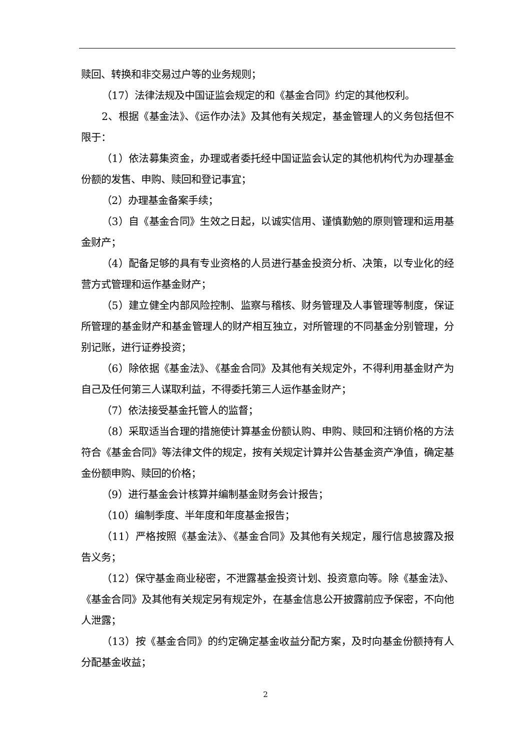赎回、转换和非交易过户等的业务规则；
（17）法律法规及中国证监会规定的和《基金合同》约定的其他权利。
2、根据《基金法》、《运作办法》及其他有关规定，基金管理人的义务包括但不限于：
（1）依法募集资金，办理或者委托经中国证监会认定的其他机构代为办理基金份额的发售、申购、赎回和登记事宜；
（2）办理基金备案手续；
（3）自《基金合同》生效之日起，以诚实信用、谨慎勤勉的原则管理和运用基金财产；
（4）配备足够的具有专业资格的人员进行基金投资分析、决策，以专业化的经营方式管理和运作基金财产；
（5）建立健全内部风险控制、监察与稽核、财务管理及人事管理等制度，保证所管理的基金财产和基金管理人的财产相互独立，对所管理的不同基金分别管理，分别记账，进行证券投资；
（6）除依据《基金法》、《基金合同》及其他有关规定外，不得利用基金财产为自己及任何第三人谋取利益，不得委托第三人运作基金财产；
（7）依法接受基金托管人的监督；
（8）采取适当合理的措施使计算基金份额认购、申购、赎回和注销价格的方法符合《基金合同》等法律文件的规定，按有关规定计算并公告基金资产净值，确定基金份额申购、赎回的价格；
（9）进行基金会计核算并编制基金财务会计报告；
（10）编制季度、半年度和年度基金报告；
（11）严格按照《基金法》、《基金合同》及其他有关规定，履行信息披露及报告义务；
（12）保守基金商业秘密，不泄露基金投资计划、投资意向等。除《基金法》、《基金合同》及其他有关规定另有规定外，在基金信息公开披露前应予保密，不向他人泄露；
（13）按《基金合同》的约定确定基金收益分配方案，及时向基金份额持有人分配基金收益；
2